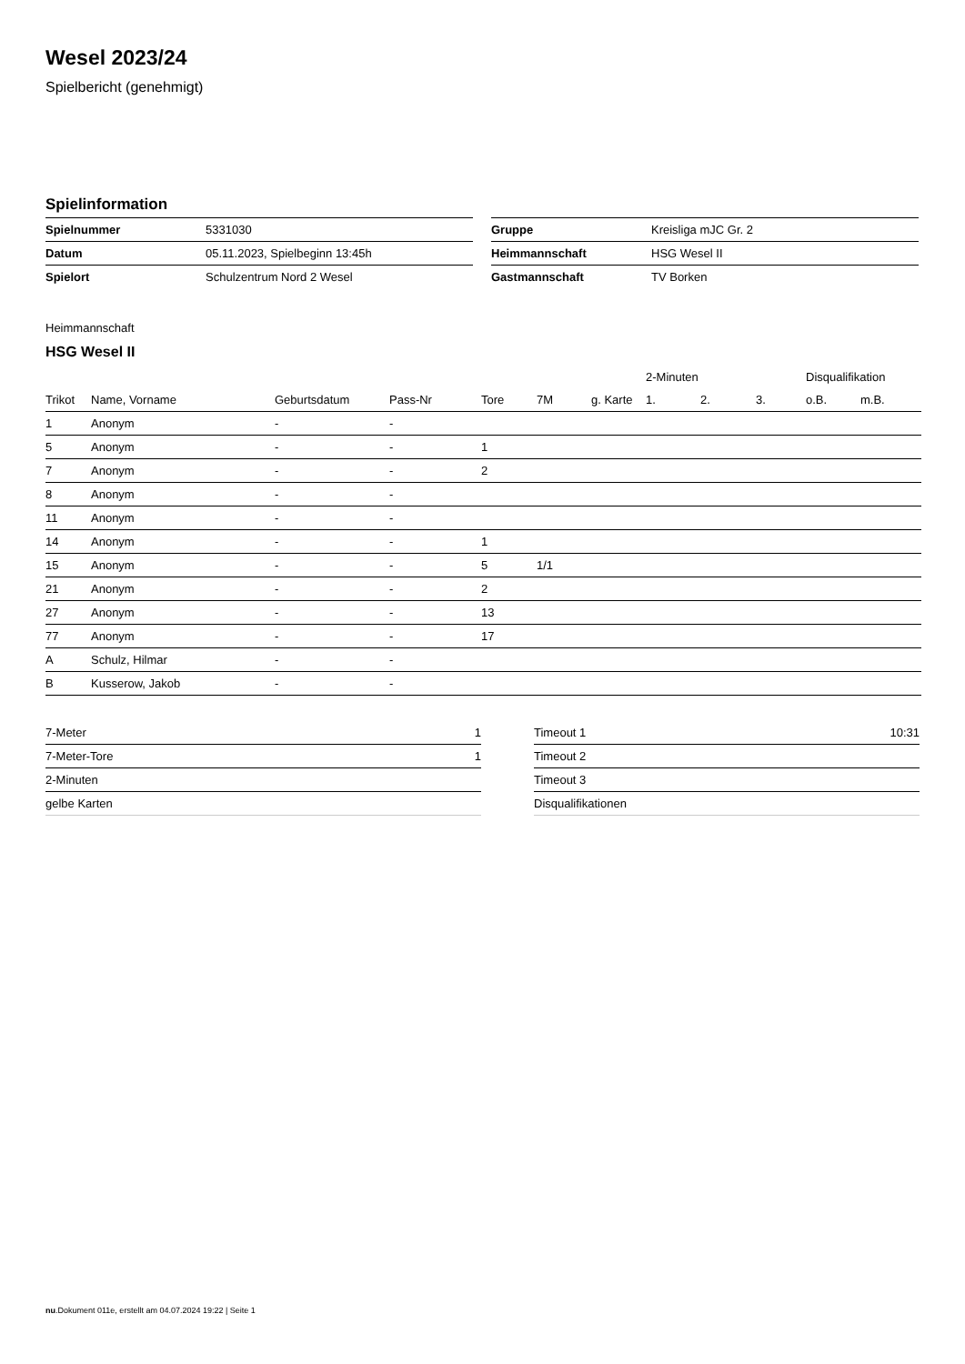Wesel 2023/24
Spielbericht (genehmigt)
Spielinformation
| Spielnummer | 5331030 |
| Datum | 05.11.2023, Spielbeginn 13:45h |
| Spielort | Schulzentrum Nord 2 Wesel |
| Gruppe | Kreisliga mJC Gr. 2 |
| Heimmannschaft | HSG Wesel II |
| Gastmannschaft | TV Borken |
Heimmannschaft
HSG Wesel II
| | | | | | | | 2-Minuten | | | Disqualifikation | |
| --- | --- | --- | --- | --- | --- | --- | --- | --- | --- | --- | --- |
| Trikot | Name, Vorname | Geburtsdatum | Pass-Nr | Tore | 7M | g. Karte | 1. | 2. | 3. | o.B. | m.B. |
| 1 | Anonym | - | - | | | | | | | | |
| 5 | Anonym | - | - | 1 | | | | | | | |
| 7 | Anonym | - | - | 2 | | | | | | | |
| 8 | Anonym | - | - | | | | | | | | |
| 11 | Anonym | - | - | | | | | | | | |
| 14 | Anonym | - | - | 1 | | | | | | | |
| 15 | Anonym | - | - | 5 | 1/1 | | | | | | |
| 21 | Anonym | - | - | 2 | | | | | | | |
| 27 | Anonym | - | - | 13 | | | | | | | |
| 77 | Anonym | - | - | 17 | | | | | | | |
| A | Schulz, Hilmar | - | - | | | | | | | | |
| B | Kusserow, Jakob | - | - | | | | | | | | |
| 7-Meter | 1 |
| 7-Meter-Tore | 1 |
| 2-Minuten | |
| gelbe Karten | |
| Timeout 1 | 10:31 |
| Timeout 2 | |
| Timeout 3 | |
| Disqualifikationen | |
nu.Dokument 011e, erstellt am 04.07.2024 19:22 | Seite 1